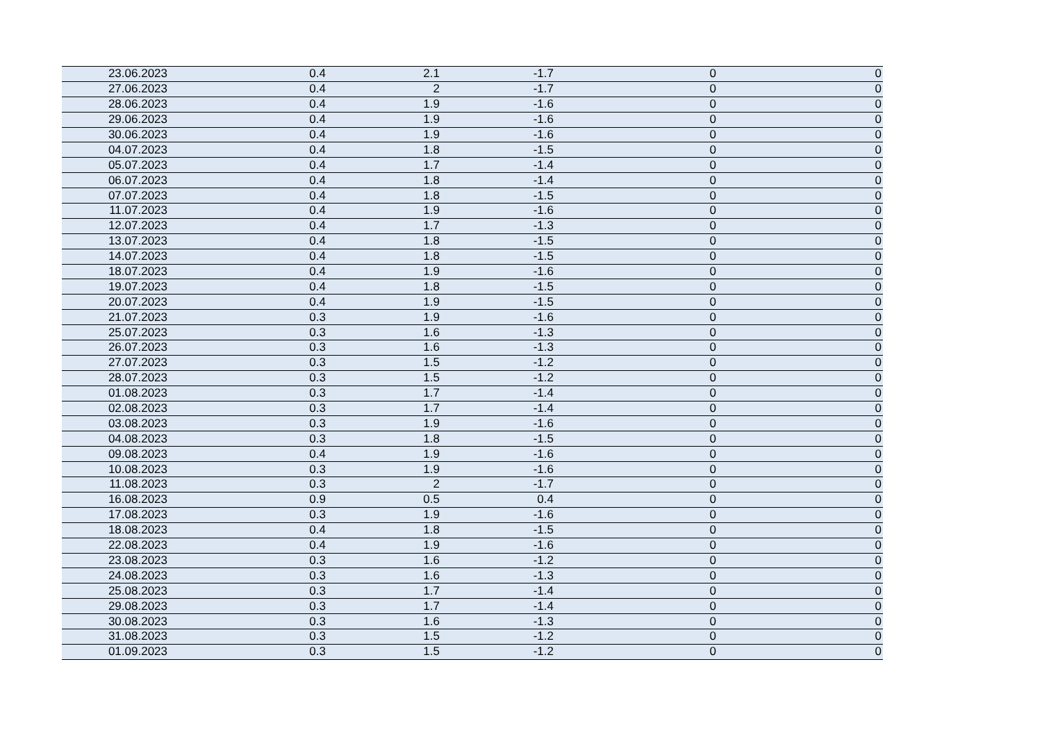| 23.06.2023 | 0.4 | 2.1 | -1.7 | 0 | 0 |
| 27.06.2023 | 0.4 | 2 | -1.7 | 0 | 0 |
| 28.06.2023 | 0.4 | 1.9 | -1.6 | 0 | 0 |
| 29.06.2023 | 0.4 | 1.9 | -1.6 | 0 | 0 |
| 30.06.2023 | 0.4 | 1.9 | -1.6 | 0 | 0 |
| 04.07.2023 | 0.4 | 1.8 | -1.5 | 0 | 0 |
| 05.07.2023 | 0.4 | 1.7 | -1.4 | 0 | 0 |
| 06.07.2023 | 0.4 | 1.8 | -1.4 | 0 | 0 |
| 07.07.2023 | 0.4 | 1.8 | -1.5 | 0 | 0 |
| 11.07.2023 | 0.4 | 1.9 | -1.6 | 0 | 0 |
| 12.07.2023 | 0.4 | 1.7 | -1.3 | 0 | 0 |
| 13.07.2023 | 0.4 | 1.8 | -1.5 | 0 | 0 |
| 14.07.2023 | 0.4 | 1.8 | -1.5 | 0 | 0 |
| 18.07.2023 | 0.4 | 1.9 | -1.6 | 0 | 0 |
| 19.07.2023 | 0.4 | 1.8 | -1.5 | 0 | 0 |
| 20.07.2023 | 0.4 | 1.9 | -1.5 | 0 | 0 |
| 21.07.2023 | 0.3 | 1.9 | -1.6 | 0 | 0 |
| 25.07.2023 | 0.3 | 1.6 | -1.3 | 0 | 0 |
| 26.07.2023 | 0.3 | 1.6 | -1.3 | 0 | 0 |
| 27.07.2023 | 0.3 | 1.5 | -1.2 | 0 | 0 |
| 28.07.2023 | 0.3 | 1.5 | -1.2 | 0 | 0 |
| 01.08.2023 | 0.3 | 1.7 | -1.4 | 0 | 0 |
| 02.08.2023 | 0.3 | 1.7 | -1.4 | 0 | 0 |
| 03.08.2023 | 0.3 | 1.9 | -1.6 | 0 | 0 |
| 04.08.2023 | 0.3 | 1.8 | -1.5 | 0 | 0 |
| 09.08.2023 | 0.4 | 1.9 | -1.6 | 0 | 0 |
| 10.08.2023 | 0.3 | 1.9 | -1.6 | 0 | 0 |
| 11.08.2023 | 0.3 | 2 | -1.7 | 0 | 0 |
| 16.08.2023 | 0.9 | 0.5 | 0.4 | 0 | 0 |
| 17.08.2023 | 0.3 | 1.9 | -1.6 | 0 | 0 |
| 18.08.2023 | 0.4 | 1.8 | -1.5 | 0 | 0 |
| 22.08.2023 | 0.4 | 1.9 | -1.6 | 0 | 0 |
| 23.08.2023 | 0.3 | 1.6 | -1.2 | 0 | 0 |
| 24.08.2023 | 0.3 | 1.6 | -1.3 | 0 | 0 |
| 25.08.2023 | 0.3 | 1.7 | -1.4 | 0 | 0 |
| 29.08.2023 | 0.3 | 1.7 | -1.4 | 0 | 0 |
| 30.08.2023 | 0.3 | 1.6 | -1.3 | 0 | 0 |
| 31.08.2023 | 0.3 | 1.5 | -1.2 | 0 | 0 |
| 01.09.2023 | 0.3 | 1.5 | -1.2 | 0 | 0 |